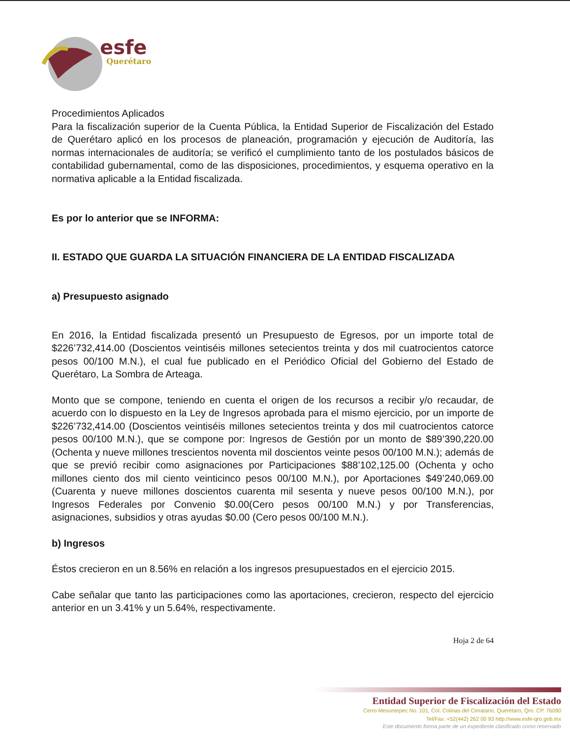esfe
Querétaro
Procedimientos Aplicados
Para la fiscalización superior de la Cuenta Pública, la Entidad Superior de Fiscalización del Estado de Querétaro aplicó en los procesos de planeación, programación y ejecución de Auditoría, las normas internacionales de auditoría; se verificó el cumplimiento tanto de los postulados básicos de contabilidad gubernamental, como de las disposiciones, procedimientos, y esquema operativo en la normativa aplicable a la Entidad fiscalizada.
Es por lo anterior que se INFORMA:
II. ESTADO QUE GUARDA LA SITUACIÓN FINANCIERA DE LA ENTIDAD FISCALIZADA
a) Presupuesto asignado
En 2016, la Entidad fiscalizada presentó un Presupuesto de Egresos, por un importe total de $226’732,414.00 (Doscientos veintiséis millones setecientos treinta y dos mil cuatrocientos catorce pesos 00/100 M.N.), el cual fue publicado en el Periódico Oficial del Gobierno del Estado de Querétaro, La Sombra de Arteaga.
Monto que se compone, teniendo en cuenta el origen de los recursos a recibir y/o recaudar, de acuerdo con lo dispuesto en la Ley de Ingresos aprobada para el mismo ejercicio, por un importe de $226’732,414.00 (Doscientos veintiséis millones setecientos treinta y dos mil cuatrocientos catorce pesos 00/100 M.N.), que se compone por: Ingresos de Gestión por un monto de $89’390,220.00 (Ochenta y nueve millones trescientos noventa mil doscientos veinte pesos 00/100 M.N.); además de que se previó recibir como asignaciones por Participaciones $88’102,125.00 (Ochenta y ocho millones ciento dos mil ciento veinticinco pesos 00/100 M.N.), por Aportaciones $49’240,069.00 (Cuarenta y nueve millones doscientos cuarenta mil sesenta y nueve pesos 00/100 M.N.), por Ingresos Federales por Convenio $0.00(Cero pesos 00/100 M.N.) y por Transferencias, asignaciones, subsidios y otras ayudas $0.00 (Cero pesos 00/100 M.N.).
b) Ingresos
Éstos crecieron en un 8.56% en relación a los ingresos presupuestados en el ejercicio 2015.
Cabe señalar que tanto las participaciones como las aportaciones, crecieron, respecto del ejercicio anterior en un 3.41% y un 5.64%, respectivamente.
Hoja 2 de 64
Entidad Superior de Fiscalización del Estado
Cerro Mesontepec No. 101, Col. Colinas del Cimatario, Querétaro, Qro. CP. 76090
Tel/Fax: +52(442) 262 00 93 http://www.esfe-qro.gob.mx
Este documento forma parte de un expediente clasificado como reservado